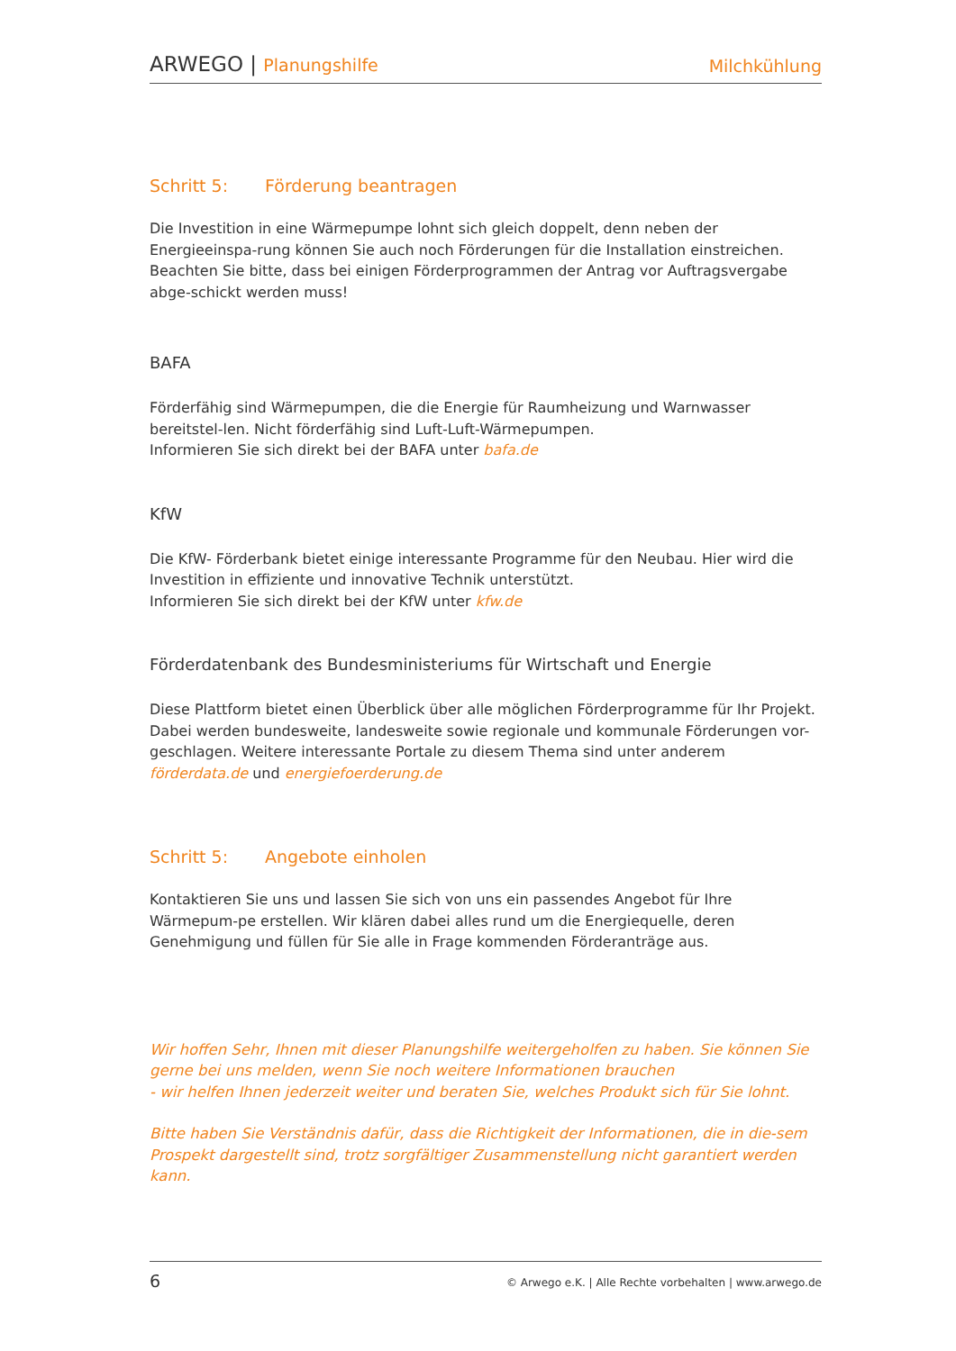ARWEGO | Planungshilfe
Milchkühlung
Schritt 5: Förderung beantragen
Die Investition in eine Wärmepumpe lohnt sich gleich doppelt, denn neben der Energieeinspa-rung können Sie auch noch Förderungen für die Installation einstreichen.
Beachten Sie bitte, dass bei einigen Förderprogrammen der Antrag vor Auftragsvergabe abge-schickt werden muss!
BAFA
Förderfähig sind Wärmepumpen, die die Energie für Raumheizung und Warnwasser bereitstel-len. Nicht förderfähig sind Luft-Luft-Wärmepumpen.
Informieren Sie sich direkt bei der BAFA unter bafa.de
KfW
Die KfW- Förderbank bietet einige interessante Programme für den Neubau. Hier wird die Investition in effiziente und innovative Technik unterstützt.
Informieren Sie sich direkt bei der KfW unter kfw.de
Förderdatenbank des Bundesministeriums für Wirtschaft und Energie
Diese Plattform bietet einen Überblick über alle möglichen Förderprogramme für Ihr Projekt. Dabei werden bundesweite, landesweite sowie regionale und kommunale Förderungen vor-geschlagen. Weitere interessante Portale zu diesem Thema sind unter anderem
förderdata.de und energiefoerderung.de
Schritt 5: Angebote einholen
Kontaktieren Sie uns und lassen Sie sich von uns ein passendes Angebot für Ihre Wärmepum-pe erstellen. Wir klären dabei alles rund um die Energiequelle, deren Genehmigung und füllen für Sie alle in Frage kommenden Förderanträge aus.
Wir hoffen Sehr, Ihnen mit dieser Planungshilfe weitergeholfen zu haben. Sie können Sie gerne bei uns melden, wenn Sie noch weitere Informationen brauchen
- wir helfen Ihnen jederzeit weiter und beraten Sie, welches Produkt sich für Sie lohnt.
Bitte haben Sie Verständnis dafür, dass die Richtigkeit der Informationen, die in die-sem Prospekt dargestellt sind, trotz sorgfältiger Zusammenstellung nicht garantiert werden kann.
6 © Arwego e.K. | Alle Rechte vorbehalten | www.arwego.de